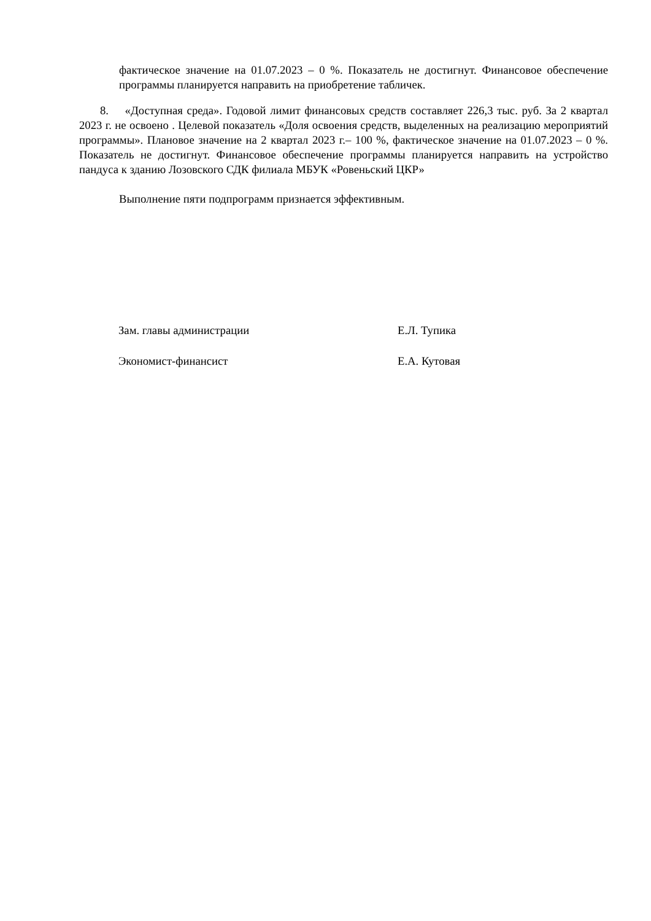фактическое значение на 01.07.2023 – 0 %. Показатель не достигнут. Финансовое обеспечение программы планируется направить на приобретение табличек.
8. «Доступная среда». Годовой лимит финансовых средств составляет 226,3 тыс. руб. За 2 квартал 2023 г. не освоено . Целевой показатель «Доля освоения средств, выделенных на реализацию мероприятий программы». Плановое значение на 2 квартал 2023 г.– 100 %, фактическое значение на 01.07.2023 – 0 %. Показатель не достигнут. Финансовое обеспечение программы планируется направить на устройство пандуса к зданию Лозовского СДК филиала МБУК «Ровеньский ЦКР»
Выполнение пяти подпрограмм признается эффективным.
Зам. главы администрации Е.Л. Тупика
Экономист-финансист Е.А. Кутовая